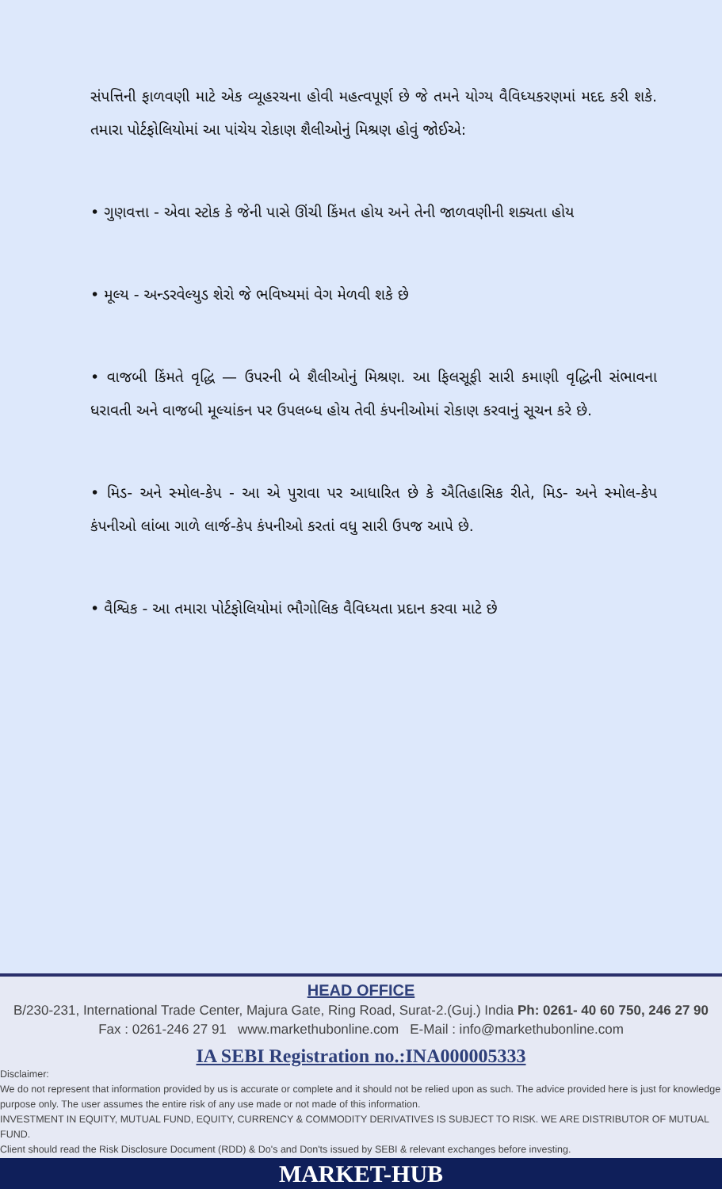સંપત્તિની ફાળવણી માટે એક વ્યૂહરચના હોવી મહત્વપૂર્ણ છે જે તમને યોગ્ય વૈવિધ્યકરણમાં મદદ કરી શકે. તમારા પોર્ટફોલિયોમાં આ પાંચેય રોકાણ શૈલીઓનું મિશ્રણ હોવું જોઈએ:
• ગુણવત્તા - એવા સ્ટોક કે જેની પાસે ઊંચી કિંમત હોય અને તેની જાળવણીની શક્યતા હોય
• મૂલ્ય - અન્ડરવેલ્યુડ શેરો જે ભવિષ્યમાં વેગ મેળવી શકે છે
• વાજબી કિંમતે વૃદ્ધિ — ઉપરની બે શૈલીઓનું મિશ્રણ. આ ફિલસૂફી સારી કમાણી વૃદ્ધિની સંભાવના ધરાવતી અને વાજબી મૂલ્યાંકન પર ઉપલબ્ધ હોય તેવી કંપનીઓમાં રોકાણ કરવાનું સૂચન કરે છે.
• મિડ- અને સ્મોલ-કેપ - આ એ પુરાવા પર આધારિત છે કે ઐતિહાસિક રીતે, મિડ- અને સ્મોલ-કેપ કંપનીઓ લાંબા ગાળે લાર્જ-કેપ કંપનીઓ કરતાં વધુ સારી ઉપજ આપે છે.
• વૈશ્વિક - આ તમારા પોર્ટફોલિયોમાં ભૌગોલિક વૈવિધ્યતા પ્રદાન કરવા માટે છે
HEAD OFFICE
B/230-231, International Trade Center, Majura Gate, Ring Road, Surat-2.(Guj.) India Ph: 0261- 40 60 750, 246 27 90
Fax : 0261-246 27 91 www.markethubonline.com E-Mail : info@markethubonline.com
IA SEBI Registration no.:INA000005333
Disclaimer:
We do not represent that information provided by us is accurate or complete and it should not be relied upon as such. The advice provided here is just for knowledge purpose only. The user assumes the entire risk of any use made or not made of this information.
INVESTMENT IN EQUITY, MUTUAL FUND, EQUITY, CURRENCY & COMMODITY DERIVATIVES IS SUBJECT TO RISK. WE ARE DISTRIBUTOR OF MUTUAL FUND.
Client should read the Risk Disclosure Document (RDD) & Do's and Don'ts issued by SEBI & relevant exchanges before investing.
MARKET-HUB